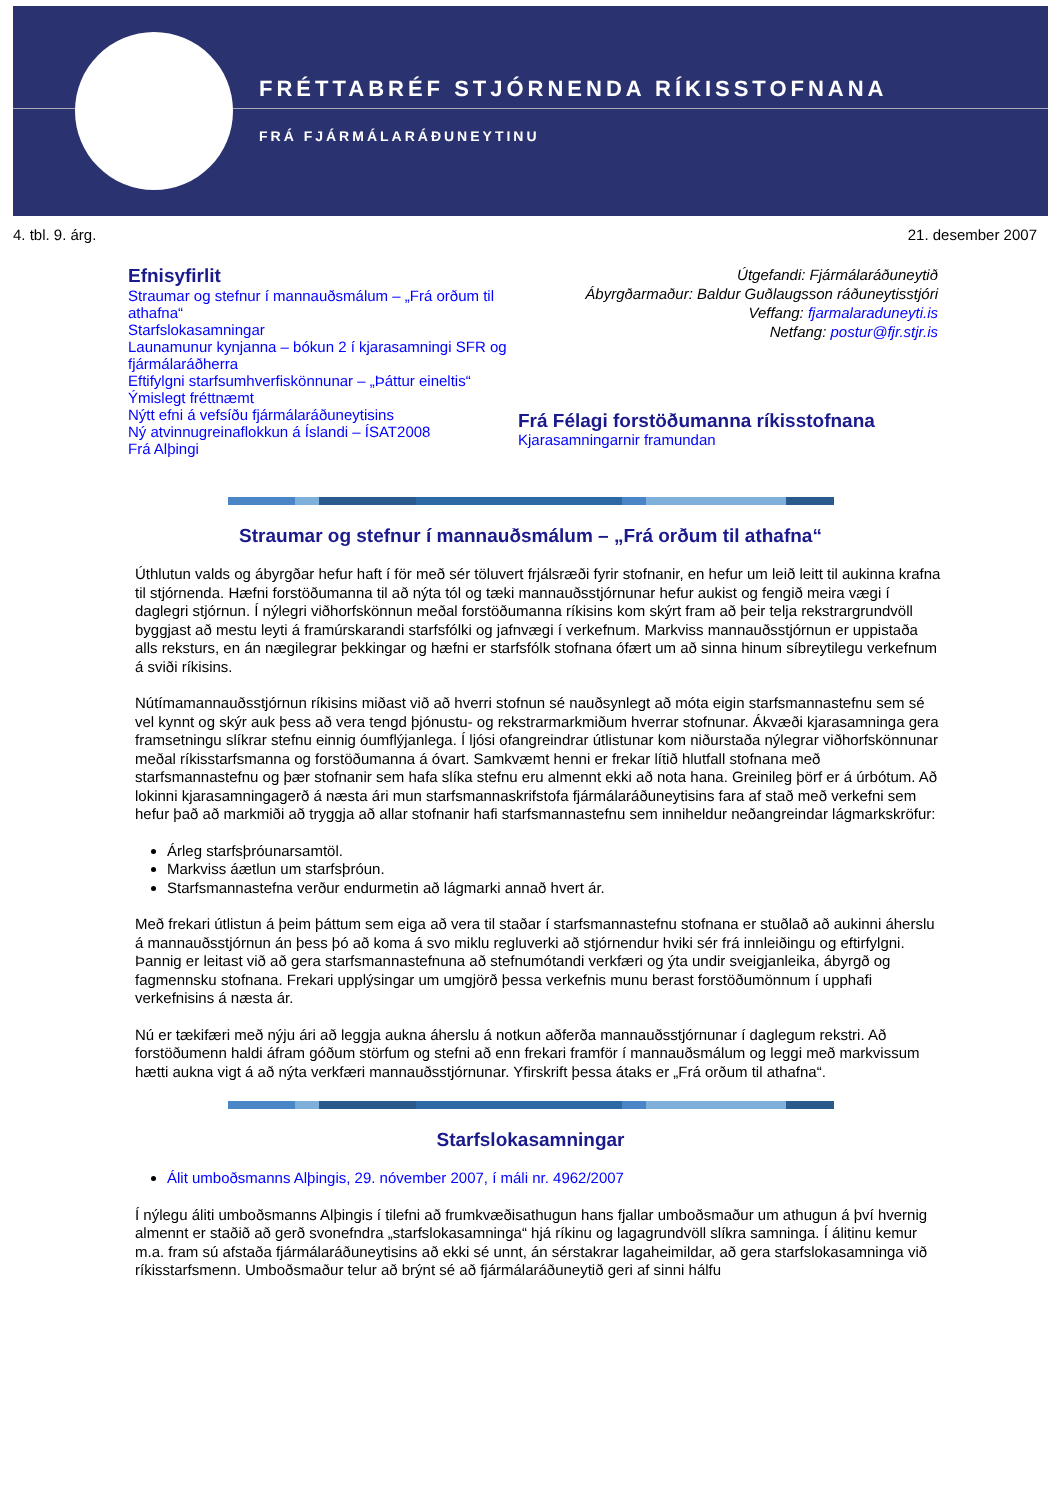FRÉTTABRÉF STJÓRNENDA RÍKISSTOFNANA
FRÁ FJÁRMÁLARÁÐUNEYTINU
4. tbl. 9. árg. 21. desember 2007
Efnisyfirlit
Straumar og stefnur í mannauðsmálum – „Frá orðum til athafna“
Starfslokasamningar
Launamunur kynjanna – bókun 2 í kjarasamningi SFR og fjármálaráðherra
Eftifylgni starfsumhverfiskönnunar – „Þáttur eineltis“
Ýmislegt fréttnæmt
Nýtt efni á vefsíðu fjármálaráðuneytisins
Ný atvinnugreinaflokkun á Íslandi – ÍSAT2008
Frá Alþingi
Útgefandi: Fjármálaráðuneytið
Ábyrgðarmaður: Baldur Guðlaugsson ráðuneytisstjóri
Veffang: fjarmalaraduneyti.is
Netfang: postur@fjr.stjr.is
Frá Félagi forstöðumanna ríkisstofnana
Kjarasamningarnir framundan
Straumar og stefnur í mannauðsmálum – „Frá orðum til athafna“
Úthlutun valds og ábyrgðar hefur haft í för með sér töluvert frjálsræði fyrir stofnanir, en hefur um leið leitt til aukinna krafna til stjórnenda. Hæfni forstöðumanna til að nýta tól og tæki mannauðsstjórnunar hefur aukist og fengið meira vægi í daglegri stjórnun. Í nýlegri viðhorfskönnun meðal forstöðumanna ríkisins kom skýrt fram að þeir telja rekstrargrundvöll byggjast að mestu leyti á framúrskarandi starfsfólki og jafnvægi í verkefnum. Markviss mannauðsstjórnun er uppistaða alls reksturs, en án nægilegrar þekkingar og hæfni er starfsfólk stofnana ófært um að sinna hinum síbreytilegu verkefnum á sviði ríkisins.
Nútímamannauðsstjórnun ríkisins miðast við að hverri stofnun sé nauðsynlegt að móta eigin starfsmannastefnu sem sé vel kynnt og skýr auk þess að vera tengd þjónustu- og rekstrarmarkmiðum hverrar stofnunar. Ákvæði kjarasamninga gera framsetningu slíkrar stefnu einnig óumflýjanlega. Í ljósi ofangreindrar útlistunar kom niðurstaða nýlegrar viðhorfskönnunar meðal ríkisstarfsmanna og forstöðumanna á óvart. Samkvæmt henni er frekar lítið hlutfall stofnana með starfsmannastefnu og þær stofnanir sem hafa slíka stefnu eru almennt ekki að nota hana. Greinileg þörf er á úrbótum. Að lokinni kjarasamningagerð á næsta ári mun starfsmannaskrifstofa fjármálaráðuneytisins fara af stað með verkefni sem hefur það að markmiði að tryggja að allar stofnanir hafi starfsmannastefnu sem inniheldur neðangreindar lágmarkskröfur:
Árleg starfsþróunarsamtöl.
Markviss áætlun um starfsþróun.
Starfsmannastefna verður endurmetin að lágmarki annað hvert ár.
Með frekari útlistun á þeim þáttum sem eiga að vera til staðar í starfsmannastefnu stofnana er stuðlað að aukinni áherslu á mannauðsstjórnun án þess þó að koma á svo miklu regluverki að stjórnendur hviki sér frá innleiðingu og eftirfylgni. Þannig er leitast við að gera starfsmannastefnuna að stefnumótandi verkfæri og ýta undir sveigjanleika, ábyrgð og fagmennsku stofnana. Frekari upplýsingar um umgjörð þessa verkefnis munu berast forstöðumönnum í upphafi verkefnisins á næsta ár.
Nú er tækifæri með nýju ári að leggja aukna áherslu á notkun aðferða mannauðsstjórnunar í daglegum rekstri. Að forstöðumenn haldi áfram góðum störfum og stefni að enn frekari framför í mannauðsmálum og leggi með markvissum hætti aukna vigt á að nýta verkfæri mannauðsstjórnunar. Yfirskrift þessa átaks er „Frá orðum til athafna“.
Starfslokasamningar
Álit umboðsmanns Alþingis, 29. nóvember 2007, í máli nr. 4962/2007
Í nýlegu áliti umboðsmanns Alþingis í tilefni að frumkvæðisathugun hans fjallar umboðsmaður um athugun á því hvernig almennt er staðið að gerð svonefndra „starfslokasamninga“ hjá ríkinu og lagagrundvöll slíkra samninga. Í álitinu kemur m.a. fram sú afstaða fjármálaráðuneytisins að ekki sé unnt, án sérstakrar lagaheimildar, að gera starfslokasamninga við ríkisstarfsmenn. Umboðsmaður telur að brýnt sé að fjármálaráðuneytið geri af sinni hálfu